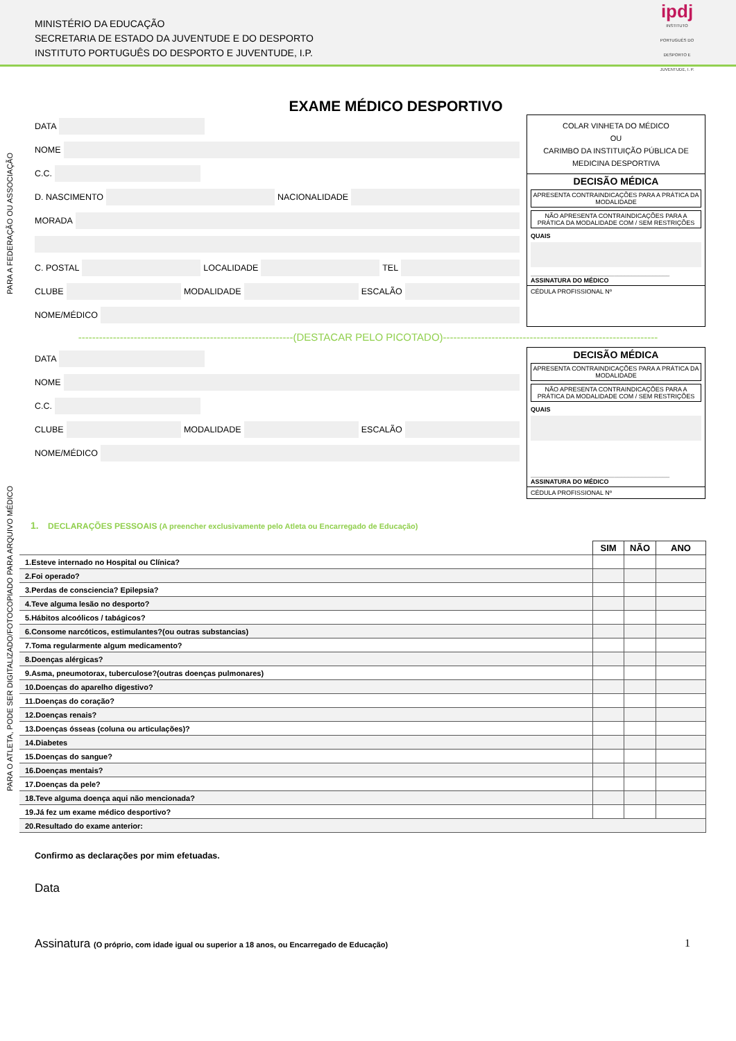MINISTÉRIO DA EDUCAÇÃO
SECRETARIA DE ESTADO DA JUVENTUDE E DO DESPORTO
INSTITUTO PORTUGUÊS DO DESPORTO E JUVENTUDE, I.P.
ipdj
INSTITUTO PORTUGUÊS DO DESPORTO E JUVENTUDE, I. P.
PARA A FEDERAÇÃO OU ASSOCIAÇÃO
PARA O ATLETA, PODE SER DIGITALIZADO/FOTOCOPIADO PARA ARQUIVO MÉDICO
EXAME MÉDICO DESPORTIVO
DATA
NOME
C.C.
D. NASCIMENTO
NACIONALIDADE
MORADA
C. POSTAL
LOCALIDADE
TEL
CLUBE
MODALIDADE
ESCALÃO
NOME/MÉDICO
COLAR VINHETA DO MÉDICO
OU
CARIMBO DA INSTITUIÇÃO PÚBLICA DE MEDICINA DESPORTIVA
DECISÃO MÉDICA
APRESENTA CONTRAINDICAÇÕES PARA A PRÁTICA DA MODALIDADE
NÃO APRESENTA CONTRAINDICAÇÕES PARA A PRÁTICA DA MODALIDADE COM / SEM RESTRIÇÕES
QUAIS
________________________________________
ASSINATURA DO MÉDICO
CÉDULA PROFISSIONAL Nº
--------------------------------------------------------------(DESTACAR PELO PICOTADO)--------------------------------------------------------------
DATA
NOME
C.C.
CLUBE
MODALIDADE
ESCALÃO
NOME/MÉDICO
DECISÃO MÉDICA
APRESENTA CONTRAINDICAÇÕES PARA A PRÁTICA DA MODALIDADE
NÃO APRESENTA CONTRAINDICAÇÕES PARA A PRÁTICA DA MODALIDADE COM / SEM RESTRIÇÕES
QUAIS
________________________________________
ASSINATURA DO MÉDICO
CÉDULA PROFISSIONAL Nº
1. DECLARAÇÕES PESSOAIS (A preencher exclusivamente pelo Atleta ou Encarregado de Educação)
| | SIM | NÃO | ANO |
| --- | --- | --- | --- |
| 1.Esteve internado no Hospital ou Clínica? | | | |
| 2.Foi operado? | | | |
| 3.Perdas de consciencia? Epilepsia? | | | |
| 4.Teve alguma lesão no desporto? | | | |
| 5.Hábitos alcoólicos / tabágicos? | | | |
| 6.Consome narcóticos, estimulantes?(ou outras substancias) | | | |
| 7.Toma regularmente algum medicamento? | | | |
| 8.Doenças alérgicas? | | | |
| 9.Asma, pneumotorax, tuberculose?(outras doenças pulmonares) | | | |
| 10.Doenças do aparelho digestivo? | | | |
| 11.Doenças do coração? | | | |
| 12.Doenças renais? | | | |
| 13.Doenças ósseas (coluna ou articulações)? | | | |
| 14.Diabetes | | | |
| 15.Doenças do sangue? | | | |
| 16.Doenças mentais? | | | |
| 17.Doenças da pele? | | | |
| 18.Teve alguma doença aqui não mencionada? | | | |
| 19.Já fez um exame médico desportivo? | | | |
| 20.Resultado do exame anterior: | | | |
Confirmo as declarações por mim efetuadas.
Data
Assinatura (O próprio, com idade igual ou superior a 18 anos, ou Encarregado de Educação) 1